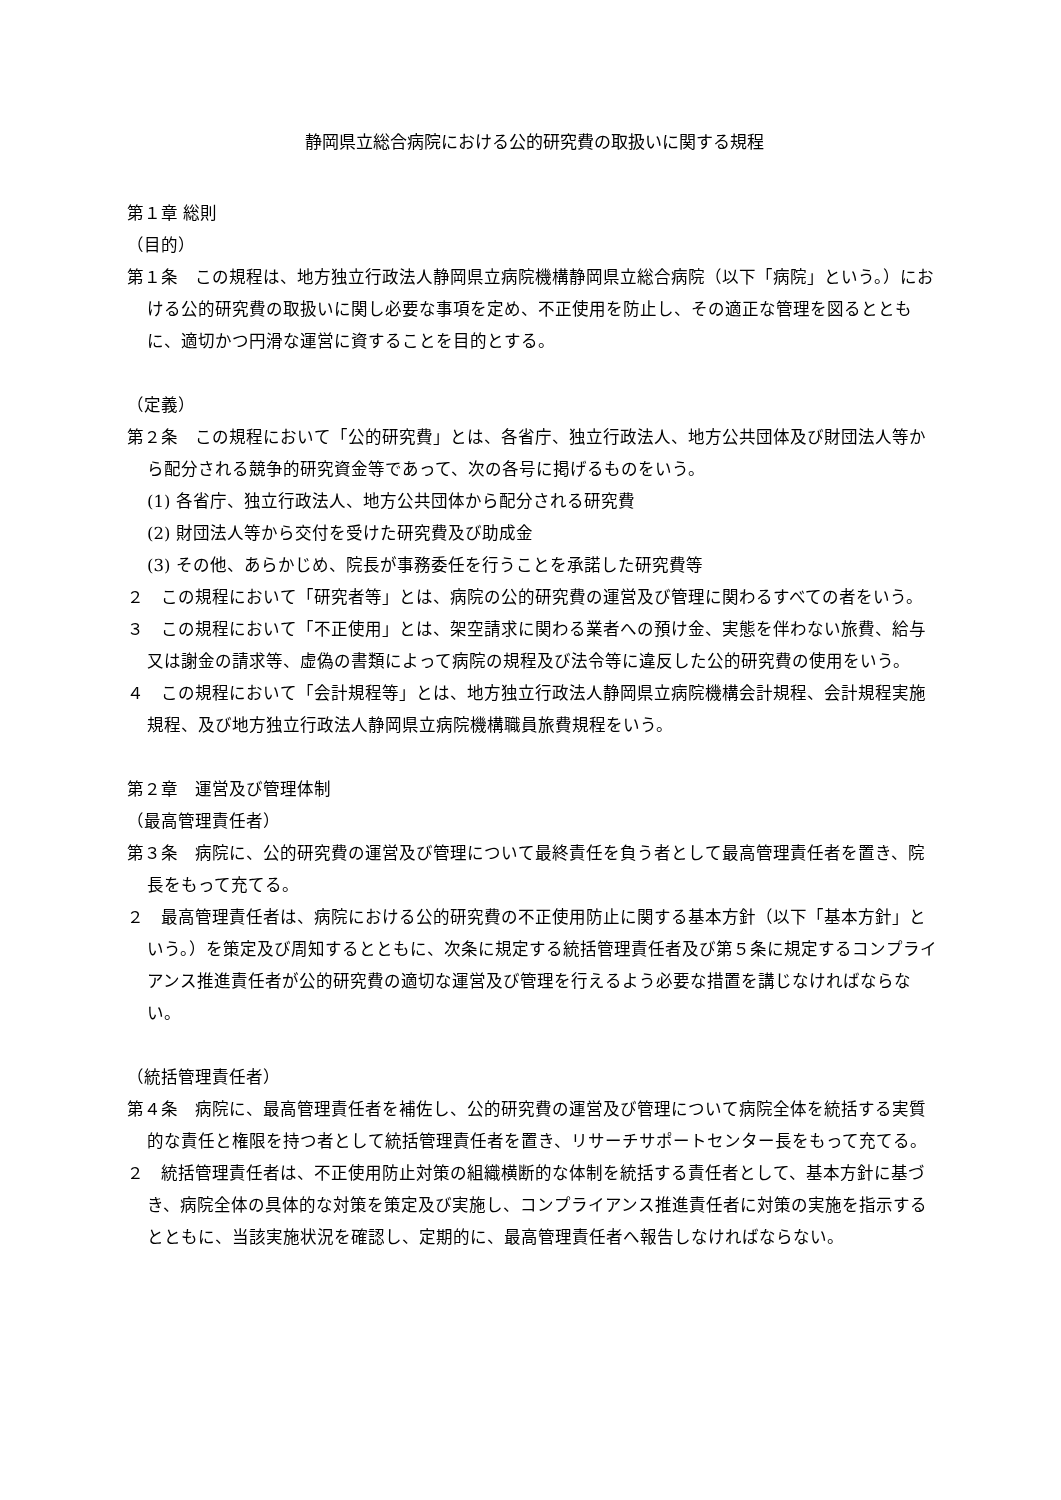静岡県立総合病院における公的研究費の取扱いに関する規程
第１章 総則
（目的）
第１条　この規程は、地方独立行政法人静岡県立病院機構静岡県立総合病院（以下「病院」という。）における公的研究費の取扱いに関し必要な事項を定め、不正使用を防止し、その適正な管理を図るとともに、適切かつ円滑な運営に資することを目的とする。
（定義）
第２条　この規程において「公的研究費」とは、各省庁、独立行政法人、地方公共団体及び財団法人等から配分される競争的研究資金等であって、次の各号に掲げるものをいう。
(1) 各省庁、独立行政法人、地方公共団体から配分される研究費
(2) 財団法人等から交付を受けた研究費及び助成金
(3) その他、あらかじめ、院長が事務委任を行うことを承諾した研究費等
２　この規程において「研究者等」とは、病院の公的研究費の運営及び管理に関わるすべての者をいう。
３　この規程において「不正使用」とは、架空請求に関わる業者への預け金、実態を伴わない旅費、給与又は謝金の請求等、虚偽の書類によって病院の規程及び法令等に違反した公的研究費の使用をいう。
４　この規程において「会計規程等」とは、地方独立行政法人静岡県立病院機構会計規程、会計規程実施規程、及び地方独立行政法人静岡県立病院機構職員旅費規程をいう。
第２章　運営及び管理体制
（最高管理責任者）
第３条　病院に、公的研究費の運営及び管理について最終責任を負う者として最高管理責任者を置き、院長をもって充てる。
２　最高管理責任者は、病院における公的研究費の不正使用防止に関する基本方針（以下「基本方針」という。）を策定及び周知するとともに、次条に規定する統括管理責任者及び第５条に規定するコンプライアンス推進責任者が公的研究費の適切な運営及び管理を行えるよう必要な措置を講じなければならない。
（統括管理責任者）
第４条　病院に、最高管理責任者を補佐し、公的研究費の運営及び管理について病院全体を統括する実質的な責任と権限を持つ者として統括管理責任者を置き、リサーチサポートセンター長をもって充てる。
２　統括管理責任者は、不正使用防止対策の組織横断的な体制を統括する責任者として、基本方針に基づき、病院全体の具体的な対策を策定及び実施し、コンプライアンス推進責任者に対策の実施を指示するとともに、当該実施状況を確認し、定期的に、最高管理責任者へ報告しなければならない。